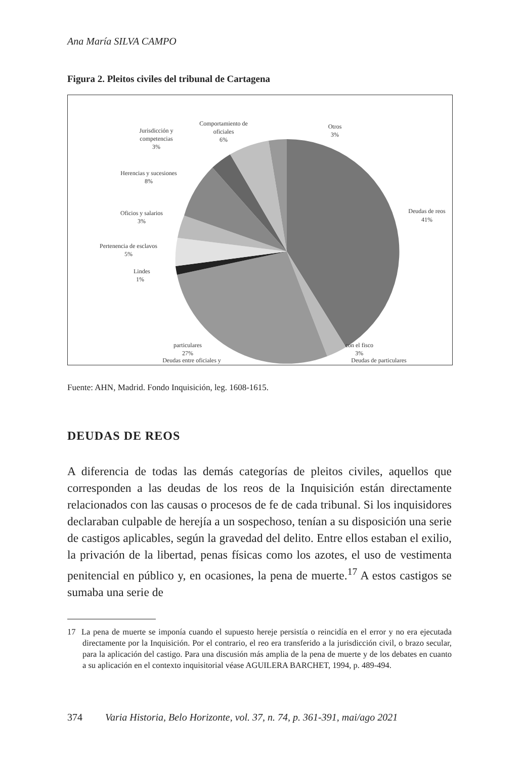Ana María SILVA CAMPO
Figura 2. Pleitos civiles del tribunal de Cartagena
Deudas de reos
41%
Deudas de particulares
Deudas entre oficiales y
Lindes
1%
Pertenencia de esclavos
5%
Oficios y salarios
3%
Herencias y sucesiones
8%
Jurisdicción y
competencias
3%
Comportamiento de
oficiales
6%
Otros
3%
particulares
27%
con el fisco
3%
Fuente: AHN, Madrid. Fondo Inquisición, leg. 1608-1615.
DEUDAS DE REOS
A diferencia de todas las demás categorías de pleitos civiles, aquellos que corresponden a las deudas de los reos de la Inquisición están directamente relacionados con las causas o procesos de fe de cada tribunal. Si los inquisidores declaraban culpable de herejía a un sospechoso, tenían a su disposición una serie de castigos aplicables, según la gravedad del delito. Entre ellos estaban el exilio, la privación de la libertad, penas físicas como los azotes, el uso de vestimenta penitencial en público y, en ocasiones, la pena de muerte.<sup>17</sup> A estos castigos se sumaba una serie de
17 La pena de muerte se imponía cuando el supuesto hereje persistía o reincidía en el error y no era ejecutada directamente por la Inquisición. Por el contrario, el reo era transferido a la jurisdicción civil, o brazo secular, para la aplicación del castigo. Para una discusión más amplia de la pena de muerte y de los debates en cuanto a su aplicación en el contexto inquisitorial véase AGUILERA BARCHET, 1994, p. 489-494.
374 Varia Historia, Belo Horizonte, vol. 37, n. 74, p. 361-391, mai/ago 2021